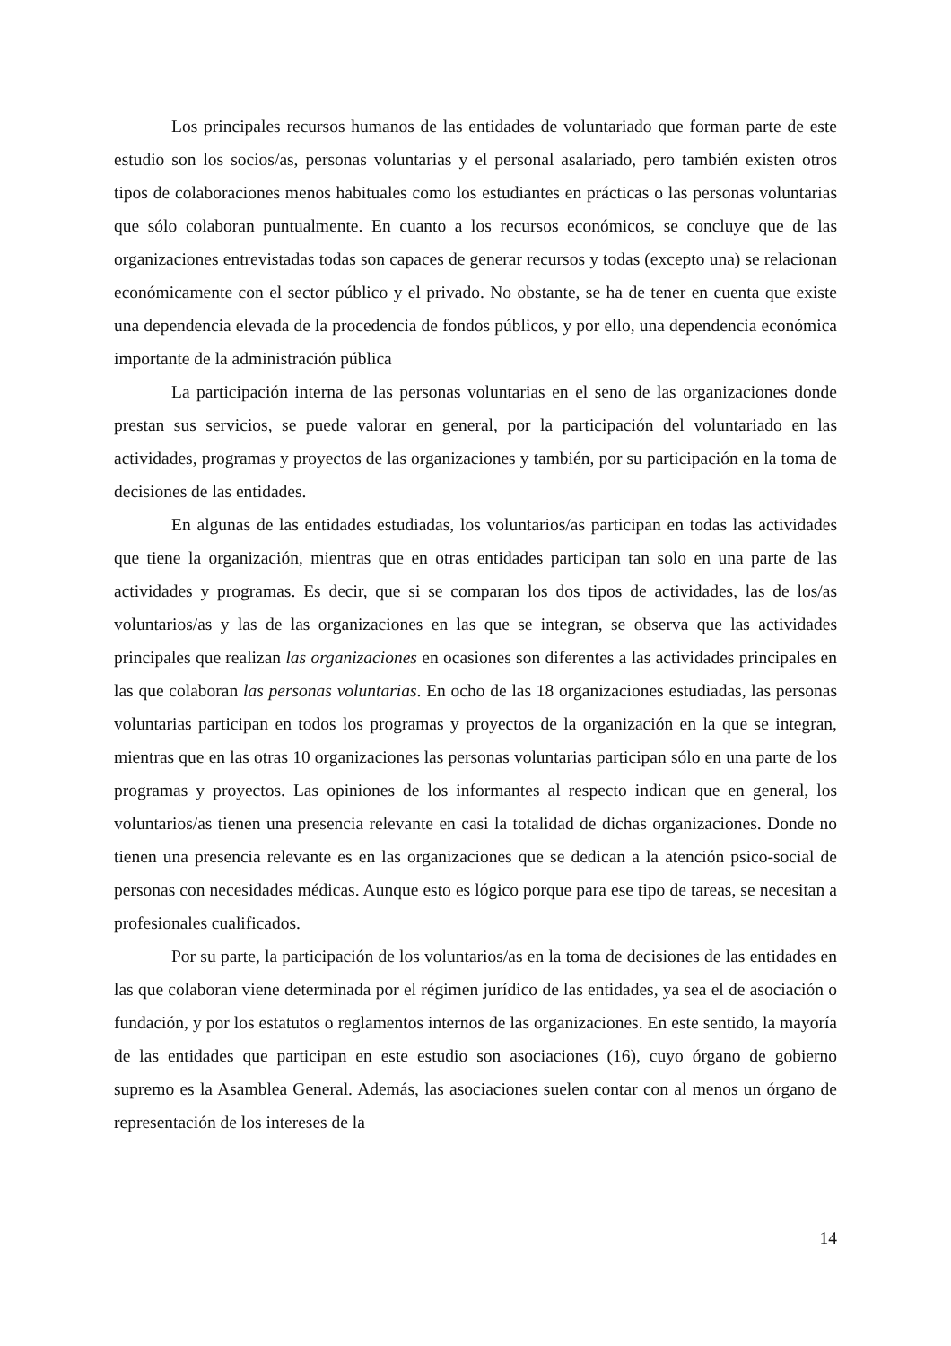Los principales recursos humanos de las entidades de voluntariado que forman parte de este estudio son los socios/as, personas voluntarias y el personal asalariado, pero también existen otros tipos de colaboraciones menos habituales como los estudiantes en prácticas o las personas voluntarias que sólo colaboran puntualmente. En cuanto a los recursos económicos, se concluye que de las organizaciones entrevistadas todas son capaces de generar recursos y todas (excepto una) se relacionan económicamente con el sector público y el privado. No obstante, se ha de tener en cuenta que existe una dependencia elevada de la procedencia de fondos públicos, y por ello, una dependencia económica importante de la administración pública
La participación interna de las personas voluntarias en el seno de las organizaciones donde prestan sus servicios, se puede valorar en general, por la participación del voluntariado en las actividades, programas y proyectos de las organizaciones y también, por su participación en la toma de decisiones de las entidades.
En algunas de las entidades estudiadas, los voluntarios/as participan en todas las actividades que tiene la organización, mientras que en otras entidades participan tan solo en una parte de las actividades y programas. Es decir, que si se comparan los dos tipos de actividades, las de los/as voluntarios/as y las de las organizaciones en las que se integran, se observa que las actividades principales que realizan las organizaciones en ocasiones son diferentes a las actividades principales en las que colaboran las personas voluntarias. En ocho de las 18 organizaciones estudiadas, las personas voluntarias participan en todos los programas y proyectos de la organización en la que se integran, mientras que en las otras 10 organizaciones las personas voluntarias participan sólo en una parte de los programas y proyectos. Las opiniones de los informantes al respecto indican que en general, los voluntarios/as tienen una presencia relevante en casi la totalidad de dichas organizaciones. Donde no tienen una presencia relevante es en las organizaciones que se dedican a la atención psico-social de personas con necesidades médicas. Aunque esto es lógico porque para ese tipo de tareas, se necesitan a profesionales cualificados.
Por su parte, la participación de los voluntarios/as en la toma de decisiones de las entidades en las que colaboran viene determinada por el régimen jurídico de las entidades, ya sea el de asociación o fundación, y por los estatutos o reglamentos internos de las organizaciones. En este sentido, la mayoría de las entidades que participan en este estudio son asociaciones (16), cuyo órgano de gobierno supremo es la Asamblea General. Además, las asociaciones suelen contar con al menos un órgano de representación de los intereses de la
14